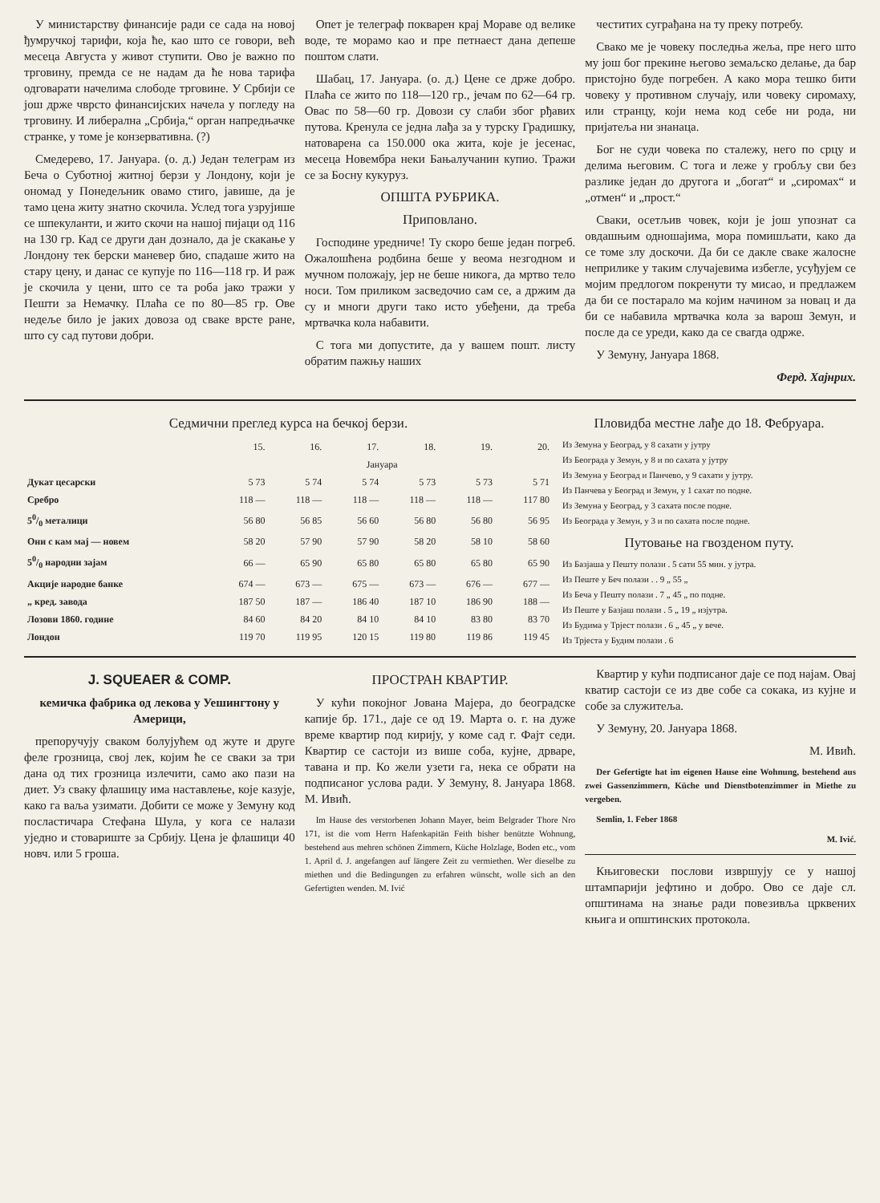У министарству финансије ради се сада на новој ђумручкој тарифи, која ће, као што се говори, већ месеца Августа у живот ступити. Ово је важно по трговину, премда се не надам да ће нова тарифа одговарати начелима слободе трговине. У Србији се још држе чврсто финансијских начела у погледу на трговину. И либерална „Србија,“ орган напредњачке странке, у томе је конзервативна. (?)
Смедерево, 17. Јануара. (о. д.) Један телеграм из Беча о Суботној житној берзи у Лондону, који је ономад у Понедељник овамо стиго, јавише, да је тамо цена житу знатно скочила. Услед тога узрујише се шпекуланти, и жито скочи на нашој пијаци од 116 на 130 гр. Кад се други дан дознало, да је скакање у Лондону тек берски маневер био, спадаше жито на стару цену, и данас се купује по 116—118 гр. И раж је скочила у цени, што се та роба јако тражи у Пешти за Немачку. Плаћа се по 80—85 гр. Ове недеље било је јаких довоза од сваке врсте ране, што су сад путови добри.
Опет је телеграф покварен крај Мораве од велике воде, те морамо као и пре петнаест дана депеше поштом слати.
Шабац, 17. Јануара. (о. д.) Цене се држе добро. Плаћа се жито по 118—120 гр., јечам по 62—64 гр. Овас по 58—60 гр. Довози су слаби због рђавих путова. Кренула се једна лађа за у турску Градишку, натоварена са 150.000 ока жита, које је јесенас, месеца Новембра неки Бањалучанин купио. Тражи се за Босну кукуруз.
ОПШТА РУБРИКА.
Приповлано.
Господине уредниче! Ту скоро беше један погреб. Ожалошћена родбина беше у веома незгодном и мучном положају, јер не беше никога, да мртво тело носи. Том приликом засведочио сам се, а држим да су и многи други тако исто убеђени, да треба мртвачка кола набавити.
С тога ми допустите, да у вашем пошт. листу обратим пажњу наших
честитих суграђана на ту преку потребу.
Свако ме је човеку последња жеља, пре него што му још бог прекине његово земаљско делање, да бар пристојно буде погребен. А како мора тешко бити човеку у противном случају, или човеку сиромаху, или странцу, који нема код себе ни рода, ни пријатеља ни знанаца.
Бог не суди човека по сталежу, него по срцу и делима његовим. С тога и леже у гробљу сви без разлике један до другога и „богат“ и „сиромах“ и „отмен“ и „прост.“
Сваки, осетљив човек, који је још упознат са овдашњим одношајима, мора помишљати, како да се томе злу доскочи. Да би се дакле сваке жалосне неприлике у таким случајевима избегле, усуђујем се мојим предлогом покренути ту мисао, и предлажем да би се постарало ма којим начином за новац и да би се набавила мртвачка кола за варош Земун, и после да се уреди, како да се свагда одрже.
У Земуну, Јануара 1868.
Ферд. Хајнрих.
Седмични преглед курса на бечкој берзи.
| | 15. | 16. | 17. | 18. | 19. | 20. |
| --- | --- | --- | --- | --- | --- | --- |
| | Јануара | | | | | |
| Дукат цесарски | 5 73 | 5 74 | 5 74 | 5 73 | 5 73 | 5 71 |
| Сребро | 118 — | 118 — | 118 — | 118 — | 118 — | 117 80 |
| 50/0 металици | 56 80 | 56 85 | 56 60 | 56 80 | 56 80 | 56 95 |
| Они с кам мај — новем | 58 20 | 57 90 | 57 90 | 58 20 | 58 10 | 58 60 |
| 50/0 народни зајам | 66 — | 65 90 | 65 80 | 65 80 | 65 80 | 65 90 |
| Акције народне банке | 674 — | 673 — | 675 — | 673 — | 676 — | 677 — |
| „ кред. завода | 187 50 | 187 — | 186 40 | 187 10 | 186 90 | 188 — |
| Лозови 1860. године | 84 60 | 84 20 | 84 10 | 84 10 | 83 80 | 83 70 |
| Лондон | 119 70 | 119 95 | 120 15 | 119 80 | 119 86 | 119 45 |
Пловидба местне лађе до 18. Фебруара.
Из Земуна у Београд, у 8 сахати у јутру
Из Београда у Земун, у 8 и по сахата у јутру
Из Земуна у Београд и Панчево, у 9 сахати у јутру.
Из Панчева у Београд и Земун, у 1 сахат по подне.
Из Земуна у Београд, у 3 сахата после подне.
Из Београда у Земун, у 3 и по сахата после подне.
Путовање на гвозденом путу.
Из Базјаша у Пешту полази . 5 сати 55 мин. у јутра.
Из Пеште у Беч полази . . 9 „ 55 „
Из Беча у Пешту полази . 7 „ 45 „ по подне.
Из Пеште у Базјаш полази . 5 „ 19 „ изјутра.
Из Будима у Трјест полази . 6 „ 45 „ у вече.
Из Трјеста у Будим полази . 6
J. SQUEAER & COMP.
кемичка фабрика од лекова у Уешингтону у Америци,
препоручују сваком болујућем од жуте и друге феле грозница, свој лек, којим ће се сваки за три дана од тих грозница излечити, само ако пази на диет. Уз сваку флашицу има наставлење, које казује, како га ваља узимати. Добити се може у Земуну код посластичара Стефана Шула, у кога се налази уједно и стовариште за Србију. Цена је флашици 40 новч. или 5 гроша.
ПРОСТРАН КВАРТИР.
У кући покојног Јована Мајера, до београдске капије бр. 171., даје се од 19. Марта о. г. на дуже време квартир под кирију, у коме сад г. Фајт седи. Квартир се састоји из више соба, кујне, дрваре, тавана и пр. Ко жели узети га, нека се обрати на подписаног услова ради. У Земуну, 8. Јануара 1868. М. Ивић.
Im Hause des verstorbenen Johann Mayer, beim Belgrader Thore Nro 171, ist die vom Herrn Hafenkapitän Feith bisher benützte Wohnung, bestehend aus mehren schönen Zimmern, Küche Holzlage, Boden etc., vom 1. April d. J. angefangen auf längere Zeit zu vermiethen. Wer dieselbe zu miethen und die Bedingungen zu erfahren wünscht, wolle sich an den Gefertigten wenden. M. Ivić
Квартир у кући подписаног даје се под најам. Овај кватир састоји се из две собе са сокака, из кујне и собе за служитеља.
У Земуну, 20. Јануара 1868.
М. Ивић.
Der Gefertigte hat im eigenen Hause eine Wohnung, bestehend aus zwei Gassenzimmern, Küche und Dienstbotenzimmer in Miethe zu vergeben.
Semlin, 1. Feber 1868
M. Ivić.
Књиговески послови извршују се у нашој штампарији јефтино и добро. Ово се даје сл. општинама на знање ради повезивља црквених књига и општинских протокола.